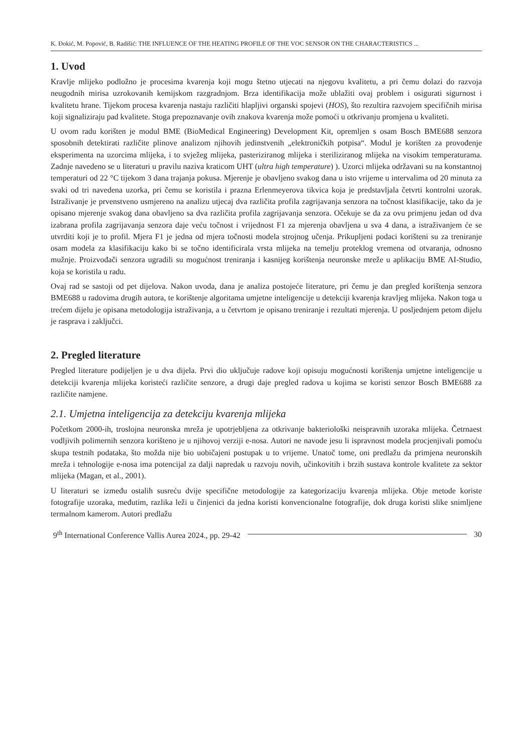K. Đokić, M. Popović, B. Radišić: THE INFLUENCE OF THE HEATING PROFILE OF THE VOC SENSOR ON THE CHARACTERISTICS ...
1. Uvod
Kravlje mlijeko podložno je procesima kvarenja koji mogu štetno utjecati na njegovu kvalitetu, a pri čemu dolazi do razvoja neugodnih mirisa uzrokovanih kemijskom razgradnjom. Brza identifikacija može ublažiti ovaj problem i osigurati sigurnost i kvalitetu hrane. Tijekom procesa kvarenja nastaju različiti hlapljivi organski spojevi (HOS), što rezultira razvojem specifičnih mirisa koji signaliziraju pad kvalitete. Stoga prepoznavanje ovih znakova kvarenja može pomoći u otkrivanju promjena u kvaliteti.
U ovom radu korišten je modul BME (BioMedical Engineering) Development Kit, opremljen s osam Bosch BME688 senzora sposobnih detektirati različite plinove analizom njihovih jedinstvenih „elektroničkih potpisa“. Modul je korišten za provođenje eksperimenta na uzorcima mlijeka, i to svježeg mlijeka, pasteriziranog mlijeka i steriliziranog mlijeka na visokim temperaturama. Zadnje navedeno se u literaturi u pravilu naziva kraticom UHT (ultra high temperature) ). Uzorci mlijeka održavani su na konstantnoj temperaturi od 22 °C tijekom 3 dana trajanja pokusa. Mjerenje je obavljeno svakog dana u isto vrijeme u intervalima od 20 minuta za svaki od tri navedena uzorka, pri čemu se koristila i prazna Erlenmeyerova tikvica koja je predstavljala četvrti kontrolni uzorak. Istraživanje je prvenstveno usmjereno na analizu utjecaj dva različita profila zagrijavanja senzora na točnost klasifikacije, tako da je opisano mjerenje svakog dana obavljeno sa dva različita profila zagrijavanja senzora. Očekuje se da za ovu primjenu jedan od dva izabrana profila zagrijavanja senzora daje veću točnost i vrijednost F1 za mjerenja obavljena u sva 4 dana, a istraživanjem će se utvrditi koji je to profil. Mjera F1 je jedna od mjera točnosti modela strojnog učenja. Prikupljeni podaci korišteni su za treniranje osam modela za klasifikaciju kako bi se točno identificirala vrsta mlijeka na temelju proteklog vremena od otvaranja, odnosno mužnje. Proizvođači senzora ugradili su mogućnost treniranja i kasnijeg korištenja neuronske mreže u aplikaciju BME AI-Studio, koja se koristila u radu.
Ovaj rad se sastoji od pet dijelova. Nakon uvoda, dana je analiza postojeće literature, pri čemu je dan pregled korištenja senzora BME688 u radovima drugih autora, te korištenje algoritama umjetne inteligencije u detekciji kvarenja kravljeg mlijeka. Nakon toga u trećem dijelu je opisana metodologija istraživanja, a u četvrtom je opisano treniranje i rezultati mjerenja. U posljednjem petom dijelu je rasprava i zaključci.
2. Pregled literature
Pregled literature podijeljen je u dva dijela. Prvi dio uključuje radove koji opisuju mogućnosti korištenja umjetne inteligencije u detekciji kvarenja mlijeka koristeći različite senzore, a drugi daje pregled radova u kojima se koristi senzor Bosch BME688 za različite namjene.
2.1. Umjetna inteligencija za detekciju kvarenja mlijeka
Početkom 2000-ih, troslojna neuronska mreža je upotrjebljena za otkrivanje bakteriološki neispravnih uzoraka mlijeka. Četrnaest vodljivih polimernih senzora korišteno je u njihovoj verziji e-nosa. Autori ne navode jesu li ispravnost modela procjenjivali pomoću skupa testnih podataka, što možda nije bio uobičajeni postupak u to vrijeme. Unatoč tome, oni predlažu da primjena neuronskih mreža i tehnologije e-nosa ima potencijal za dalji napredak u razvoju novih, učinkovitih i brzih sustava kontrole kvalitete za sektor mlijeka (Magan, et al., 2001).
U literaturi se između ostalih susreću dvije specifične metodologije za kategorizaciju kvarenja mlijeka. Obje metode koriste fotografije uzoraka, međutim, razlika leži u činjenici da jedna koristi konvencionalne fotografije, dok druga koristi slike snimljene termalnom kamerom. Autori predlažu
9<sup>th</sup> International Conference Vallis Aurea 2024., pp. 29-42 30